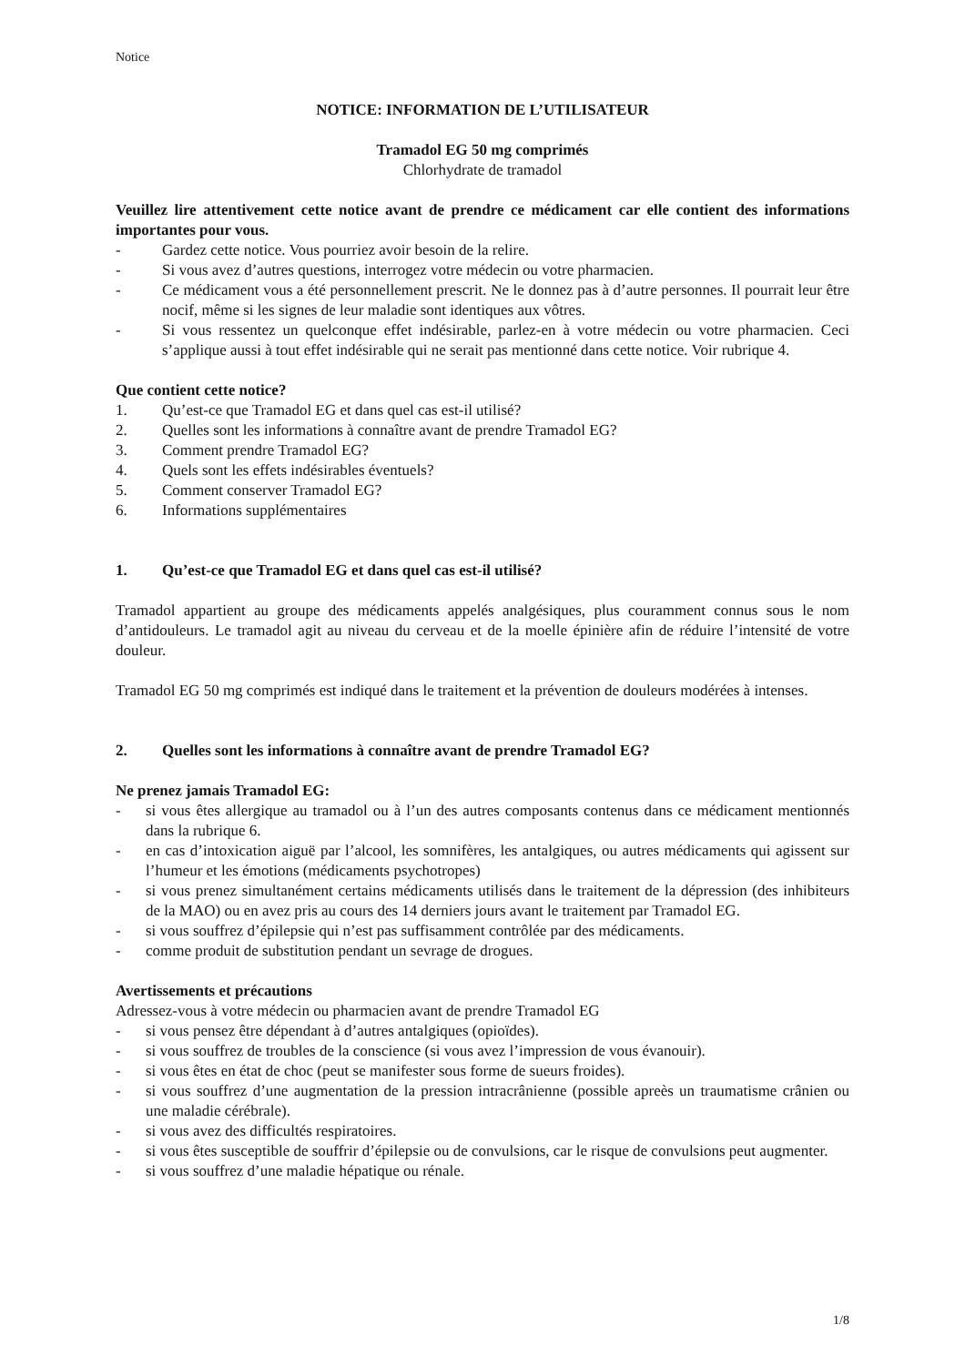Notice
NOTICE: INFORMATION DE L’UTILISATEUR
Tramadol EG 50 mg comprimés
Chlorhydrate de tramadol
Veuillez lire attentivement cette notice avant de prendre ce médicament car elle contient des informations importantes pour vous.
- Gardez cette notice. Vous pourriez avoir besoin de la relire.
- Si vous avez d’autres questions, interrogez votre médecin ou votre pharmacien.
- Ce médicament vous a été personnellement prescrit. Ne le donnez pas à d’autre personnes. Il pourrait leur être nocif, même si les signes de leur maladie sont identiques aux vôtres.
- Si vous ressentez un quelconque effet indésirable, parlez-en à votre médecin ou votre pharmacien. Ceci s’applique aussi à tout effet indésirable qui ne serait pas mentionné dans cette notice. Voir rubrique 4.
Que contient cette notice?
1. Qu’est-ce que Tramadol EG et dans quel cas est-il utilisé?
2. Quelles sont les informations à connaître avant de prendre Tramadol EG?
3. Comment prendre Tramadol EG?
4. Quels sont les effets indésirables éventuels?
5. Comment conserver Tramadol EG?
6. Informations supplémentaires
1. Qu’est-ce que Tramadol EG et dans quel cas est-il utilisé?
Tramadol appartient au groupe des médicaments appelés analgésiques, plus couramment connus sous le nom d’antidouleurs. Le tramadol agit au niveau du cerveau et de la moelle épinière afin de réduire l’intensité de votre douleur.
Tramadol EG 50 mg comprimés est indiqué dans le traitement et la prévention de douleurs modérées à intenses.
2. Quelles sont les informations à connaître avant de prendre Tramadol EG?
Ne prenez jamais Tramadol EG:
- si vous êtes allergique au tramadol ou à l’un des autres composants contenus dans ce médicament mentionnés dans la rubrique 6.
- en cas d’intoxication aiguë par l’alcool, les somnifères, les antalgiques, ou autres médicaments qui agissent sur l’humeur et les émotions (médicaments psychotropes)
- si vous prenez simultanément certains médicaments utilisés dans le traitement de la dépression (des inhibiteurs de la MAO) ou en avez pris au cours des 14 derniers jours avant le traitement par Tramadol EG.
- si vous souffrez d’épilepsie qui n’est pas suffisamment contrôlée par des médicaments.
- comme produit de substitution pendant un sevrage de drogues.
Avertissements et précautions
Adressez-vous à votre médecin ou pharmacien avant de prendre Tramadol EG
- si vous pensez être dépendant à d’autres antalgiques (opioïdes).
- si vous souffrez de troubles de la conscience (si vous avez l’impression de vous évanouir).
- si vous êtes en état de choc (peut se manifester sous forme de sueurs froides).
- si vous souffrez d’une augmentation de la pression intracrânienne (possible apreès un traumatisme crânien ou une maladie cérébrale).
- si vous avez des difficultés respiratoires.
- si vous êtes susceptible de souffrir d’épilepsie ou de convulsions, car le risque de convulsions peut augmenter.
- si vous souffrez d’une maladie hépatique ou rénale.
1/8